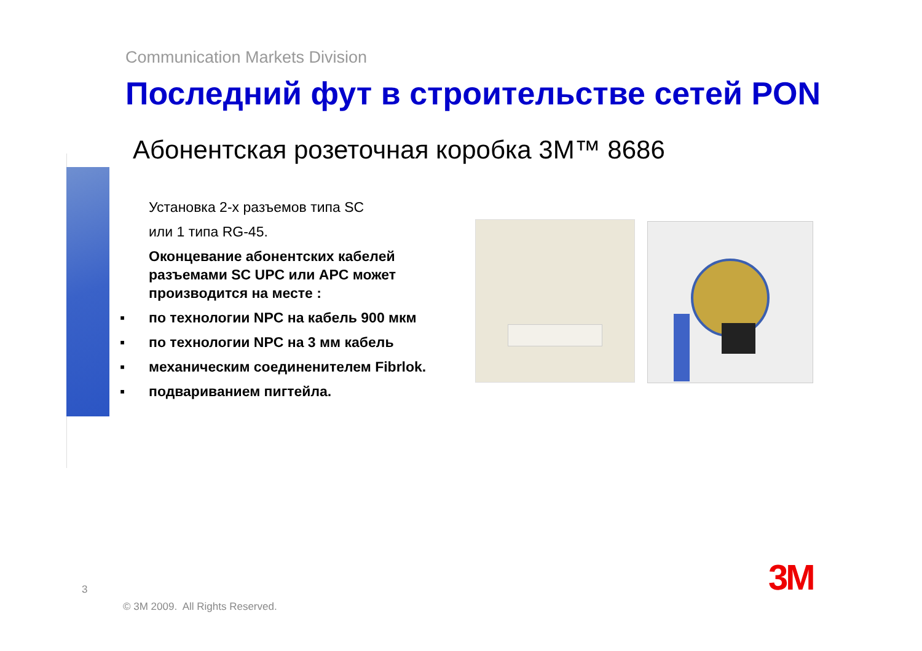Communication Markets Division
Последний фут в строительстве сетей PON
Абонентская розеточная коробка 3M™ 8686
Установка 2-х разъемов типа SC
или 1 типа RG-45.
Оконцевание абонентских кабелей разъемами SC UPC или APC может производится на месте :
▪ по технологии NPC на кабель 900 мкм
▪ по технологии NPC на 3 мм кабель
▪ механическим соединенителем Fibrlok.
▪ подвариванием пигтейла.
3
© 3M 2009. All Rights Reserved.
3M